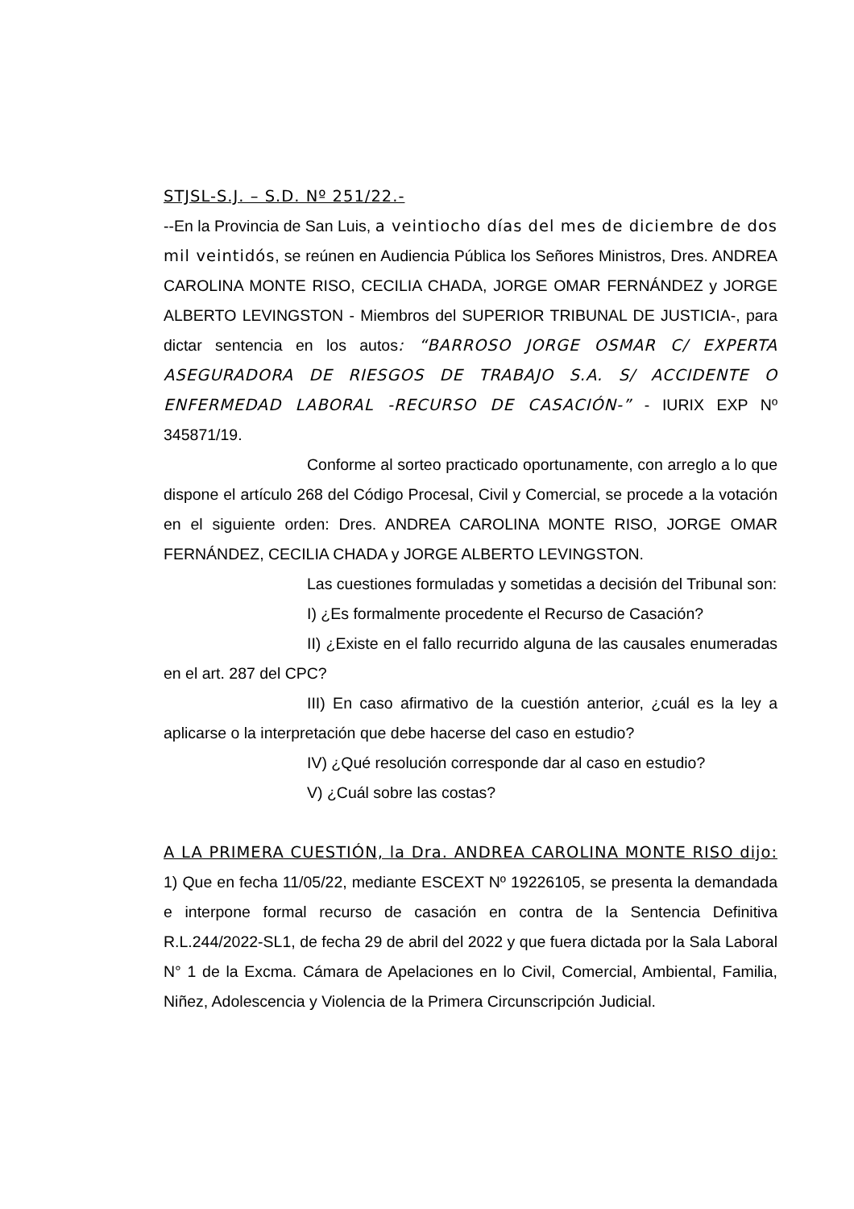STJSL-S.J. – S.D. Nº 251/22.-
--En la Provincia de San Luis, a veintiocho días del mes de diciembre de dos mil veintidós, se reúnen en Audiencia Pública los Señores Ministros, Dres. ANDREA CAROLINA MONTE RISO, CECILIA CHADA, JORGE OMAR FERNÁNDEZ y JORGE ALBERTO LEVINGSTON - Miembros del SUPERIOR TRIBUNAL DE JUSTICIA-, para dictar sentencia en los autos: “BARROSO JORGE OSMAR C/ EXPERTA ASEGURADORA DE RIESGOS DE TRABAJO S.A. S/ ACCIDENTE O ENFERMEDAD LABORAL -RECURSO DE CASACIÓN-” - IURIX EXP Nº 345871/19.
Conforme al sorteo practicado oportunamente, con arreglo a lo que dispone el artículo 268 del Código Procesal, Civil y Comercial, se procede a la votación en el siguiente orden: Dres. ANDREA CAROLINA MONTE RISO, JORGE OMAR FERNÁNDEZ, CECILIA CHADA y JORGE ALBERTO LEVINGSTON.
Las cuestiones formuladas y sometidas a decisión del Tribunal son:
I) ¿Es formalmente procedente el Recurso de Casación?
II) ¿Existe en el fallo recurrido alguna de las causales enumeradas en el art. 287 del CPC?
III) En caso afirmativo de la cuestión anterior, ¿cuál es la ley a aplicarse o la interpretación que debe hacerse del caso en estudio?
IV) ¿Qué resolución corresponde dar al caso en estudio?
V) ¿Cuál sobre las costas?
A LA PRIMERA CUESTIÓN, la Dra. ANDREA CAROLINA MONTE RISO dijo: 1) Que en fecha 11/05/22, mediante ESCEXT Nº 19226105, se presenta la demandada e interpone formal recurso de casación en contra de la Sentencia Definitiva R.L.244/2022-SL1, de fecha 29 de abril del 2022 y que fuera dictada por la Sala Laboral N° 1 de la Excma. Cámara de Apelaciones en lo Civil, Comercial, Ambiental, Familia, Niñez, Adolescencia y Violencia de la Primera Circunscripción Judicial.